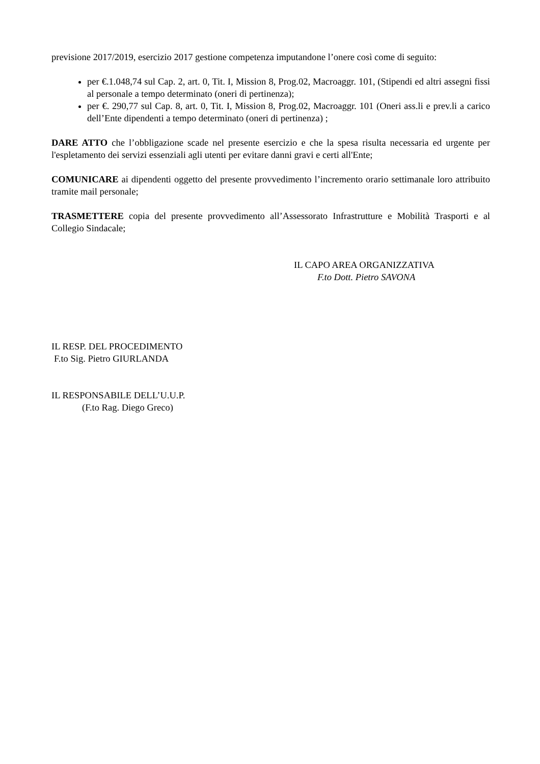previsione 2017/2019, esercizio 2017 gestione competenza imputandone l’onere così come di seguito:
per €.1.048,74 sul Cap. 2, art. 0, Tit. I, Mission 8, Prog.02, Macroaggr. 101, (Stipendi ed altri assegni fissi al personale a tempo determinato (oneri di pertinenza);
per €. 290,77 sul Cap. 8, art. 0, Tit. I, Mission 8, Prog.02, Macroaggr. 101 (Oneri ass.li e prev.li a carico dell’Ente dipendenti a tempo determinato (oneri di pertinenza) ;
DARE ATTO che l’obbligazione scade nel presente esercizio e che la spesa risulta necessaria ed urgente per l'espletamento dei servizi essenziali agli utenti per evitare danni gravi e certi all'Ente;
COMUNICARE ai dipendenti oggetto del presente provvedimento l’incremento orario settimanale loro attribuito tramite mail personale;
TRASMETTERE copia del presente provvedimento all’Assessorato Infrastrutture e Mobilità Trasporti e al Collegio Sindacale;
IL CAPO AREA ORGANIZZATIVA
F.to Dott. Pietro SAVONA
IL RESP. DEL PROCEDIMENTO
F.to Sig. Pietro GIURLANDA
IL RESPONSABILE DELL’U.U.P.
(F.to Rag. Diego Greco)